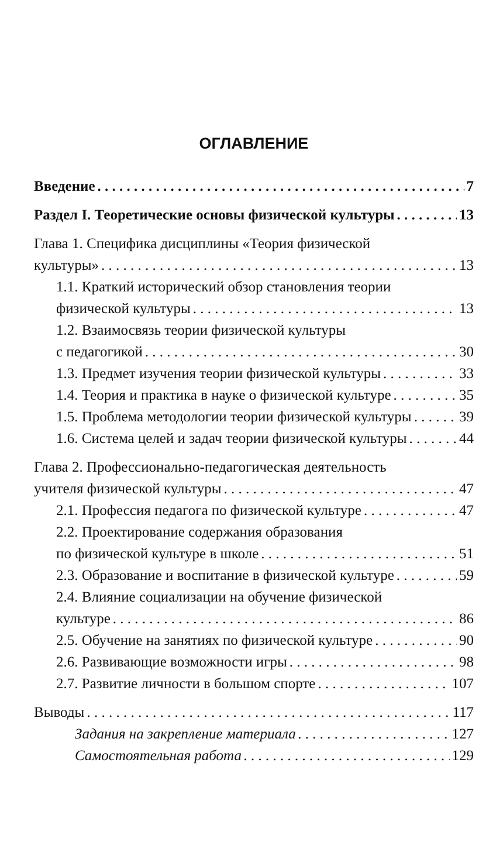ОГЛАВЛЕНИЕ
Введение 7
Раздел I. Теоретические основы физической культуры 13
Глава 1. Специфика дисциплины «Теория физической
культуры» 13
1.1. Краткий исторический обзор становления теории
физической культуры 13
1.2. Взаимосвязь теории физической культуры
с педагогикой 30
1.3. Предмет изучения теории физической культуры 33
1.4. Теория и практика в науке о физической культуре 35
1.5. Проблема методологии теории физической культуры 39
1.6. Система целей и задач теории физической культуры 44
Глава 2. Профессионально-педагогическая деятельность
учителя физической культуры 47
2.1. Профессия педагога по физической культуре 47
2.2. Проектирование содержания образования
по физической культуре в школе 51
2.3. Образование и воспитание в физической культуре 59
2.4. Влияние социализации на обучение физической
культуре 86
2.5. Обучение на занятиях по физической культуре 90
2.6. Развивающие возможности игры 98
2.7. Развитие личности в большом спорте 107
Выводы 117
Задания на закрепление материала 127
Самостоятельная работа 129